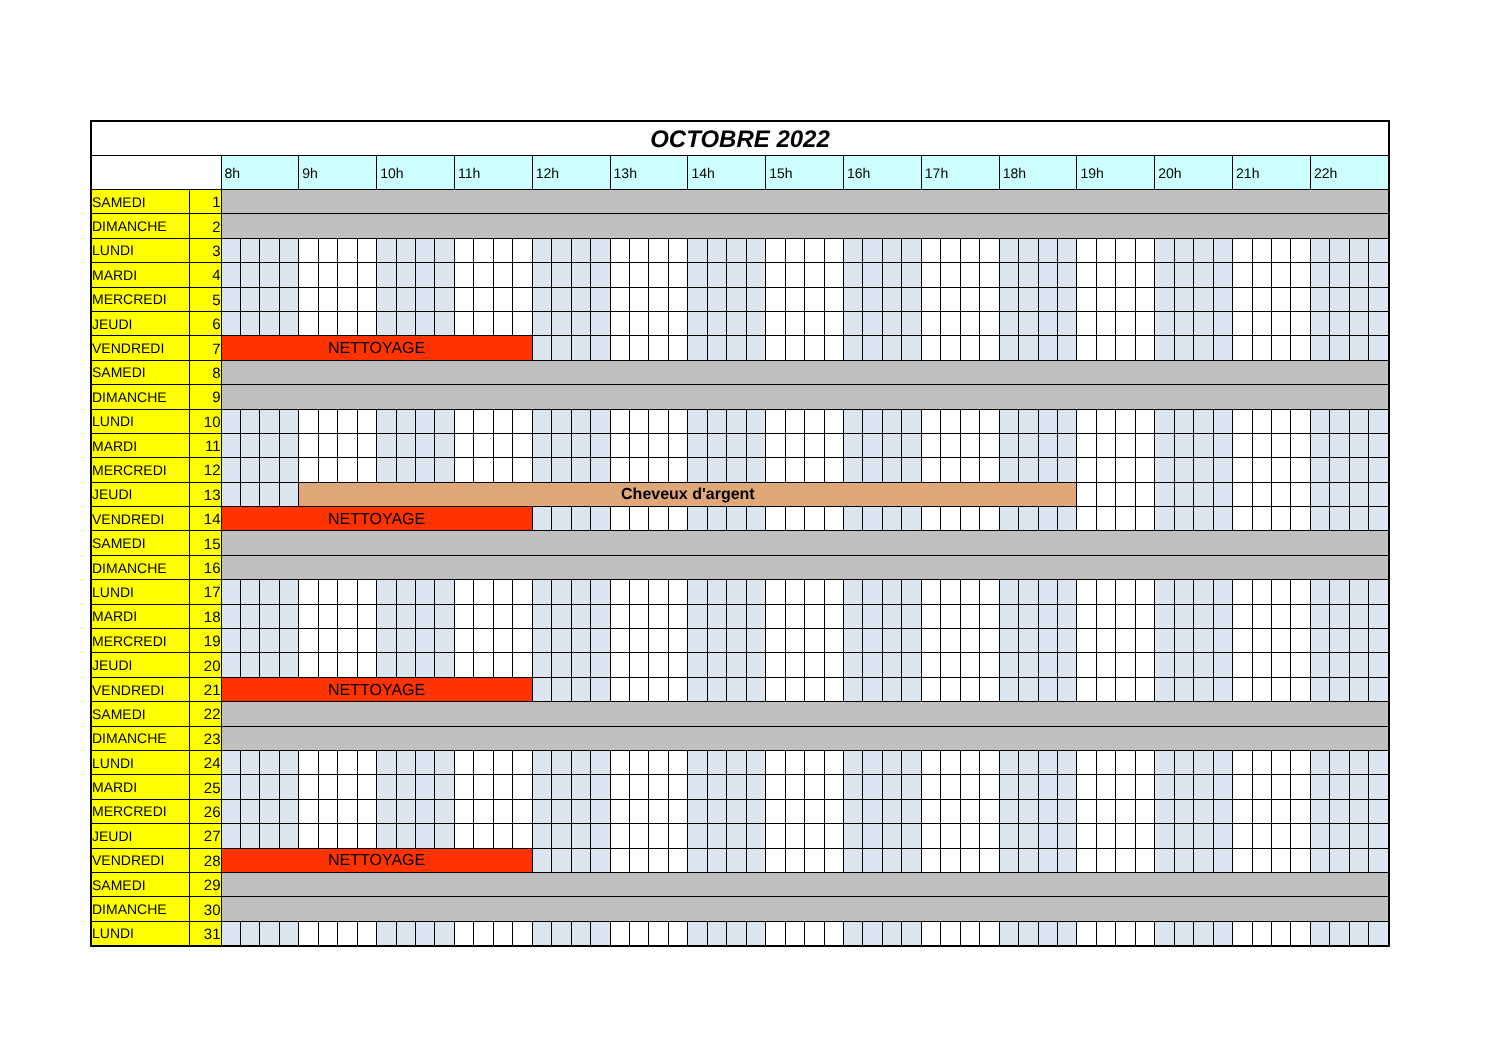| OCTOBRE 2022 | | | | | | | | | | | | | | | | | | | | | | | | | | | | | | | | | | | | | | | | | | | | | | | | | | | | | | | | | | | | | |
| | | 8h | | | | 9h | | | | 10h | | | | 11h | | | | 12h | | | | 13h | | | | 14h | | | | 15h | | | | 16h | | | | 17h | | | | 18h | | | | 19h | | | | 20h | | | | 21h | | | | 22h | | | |
| SAMEDI | 1 | | | | | | | | | | | | | | | | | | | | | | | | | | | | | | | | | | | | | | | | | | | | | | | | | | | | | | | | | | | | |
| DIMANCHE | 2 | | | | | | | | | | | | | | | | | | | | | | | | | | | | | | | | | | | | | | | | | | | | | | | | | | | | | | | | | | | | |
| LUNDI | 3 | | | | | | | | | | | | | | | | | | | | | | | | | | | | | | | | | | | | | | | | | | | | | | | | | | | | | | | | | | | | |
| MARDI | 4 | | | | | | | | | | | | | | | | | | | | | | | | | | | | | | | | | | | | | | | | | | | | | | | | | | | | | | | | | | | | |
| MERCREDI | 5 | | | | | | | | | | | | | | | | | | | | | | | | | | | | | | | | | | | | | | | | | | | | | | | | | | | | | | | | | | | | |
| JEUDI | 6 | | | | | | | | | | | | | | | | | | | | | | | | | | | | | | | | | | | | | | | | | | | | | | | | | | | | | | | | | | | | |
| VENDREDI | 7 | NETTOYAGE | | | | | | | | | | | | | | | | | | | | | | | | | | | | | | | | | | | | | | | | | | | | | | | | | | | | | | | | | | | |
| SAMEDI | 8 | | | | | | | | | | | | | | | | | | | | | | | | | | | | | | | | | | | | | | | | | | | | | | | | | | | | | | | | | | | | |
| DIMANCHE | 9 | | | | | | | | | | | | | | | | | | | | | | | | | | | | | | | | | | | | | | | | | | | | | | | | | | | | | | | | | | | | |
| LUNDI | 10 | | | | | | | | | | | | | | | | | | | | | | | | | | | | | | | | | | | | | | | | | | | | | | | | | | | | | | | | | | | | |
| MARDI | 11 | | | | | | | | | | | | | | | | | | | | | | | | | | | | | | | | | | | | | | | | | | | | | | | | | | | | | | | | | | | | |
| MERCREDI | 12 | | | | | | | | | | | | | | | | | | | | | | | | | | | | | | | | | | | | | | | | | | | | | | | | | | | | | | | | | | | | |
| JEUDI | 13 | | | | | Cheveux d'argent | | | | | | | | | | | | | | | | | | | | | | | | | | | | | | | | | | | | | | | | | | | | | | | | | | | | | | | |
| VENDREDI | 14 | NETTOYAGE | | | | | | | | | | | | | | | | | | | | | | | | | | | | | | | | | | | | | | | | | | | | | | | | | | | | | | | | | | | |
| SAMEDI | 15 | | | | | | | | | | | | | | | | | | | | | | | | | | | | | | | | | | | | | | | | | | | | | | | | | | | | | | | | | | | | |
| DIMANCHE | 16 | | | | | | | | | | | | | | | | | | | | | | | | | | | | | | | | | | | | | | | | | | | | | | | | | | | | | | | | | | | | |
| LUNDI | 17 | | | | | | | | | | | | | | | | | | | | | | | | | | | | | | | | | | | | | | | | | | | | | | | | | | | | | | | | | | | | |
| MARDI | 18 | | | | | | | | | | | | | | | | | | | | | | | | | | | | | | | | | | | | | | | | | | | | | | | | | | | | | | | | | | | | |
| MERCREDI | 19 | | | | | | | | | | | | | | | | | | | | | | | | | | | | | | | | | | | | | | | | | | | | | | | | | | | | | | | | | | | | |
| JEUDI | 20 | | | | | | | | | | | | | | | | | | | | | | | | | | | | | | | | | | | | | | | | | | | | | | | | | | | | | | | | | | | | |
| VENDREDI | 21 | NETTOYAGE | | | | | | | | | | | | | | | | | | | | | | | | | | | | | | | | | | | | | | | | | | | | | | | | | | | | | | | | | | | |
| SAMEDI | 22 | | | | | | | | | | | | | | | | | | | | | | | | | | | | | | | | | | | | | | | | | | | | | | | | | | | | | | | | | | | | |
| DIMANCHE | 23 | | | | | | | | | | | | | | | | | | | | | | | | | | | | | | | | | | | | | | | | | | | | | | | | | | | | | | | | | | | | |
| LUNDI | 24 | | | | | | | | | | | | | | | | | | | | | | | | | | | | | | | | | | | | | | | | | | | | | | | | | | | | | | | | | | | | |
| MARDI | 25 | | | | | | | | | | | | | | | | | | | | | | | | | | | | | | | | | | | | | | | | | | | | | | | | | | | | | | | | | | | | |
| MERCREDI | 26 | | | | | | | | | | | | | | | | | | | | | | | | | | | | | | | | | | | | | | | | | | | | | | | | | | | | | | | | | | | | |
| JEUDI | 27 | | | | | | | | | | | | | | | | | | | | | | | | | | | | | | | | | | | | | | | | | | | | | | | | | | | | | | | | | | | | |
| VENDREDI | 28 | NETTOYAGE | | | | | | | | | | | | | | | | | | | | | | | | | | | | | | | | | | | | | | | | | | | | | | | | | | | | | | | | | | | |
| SAMEDI | 29 | | | | | | | | | | | | | | | | | | | | | | | | | | | | | | | | | | | | | | | | | | | | | | | | | | | | | | | | | | | | |
| DIMANCHE | 30 | | | | | | | | | | | | | | | | | | | | | | | | | | | | | | | | | | | | | | | | | | | | | | | | | | | | | | | | | | | | |
| LUNDI | 31 | | | | | | | | | | | | | | | | | | | | | | | | | | | | | | | | | | | | | | | | | | | | | | | | | | | | | | | | | | | | |